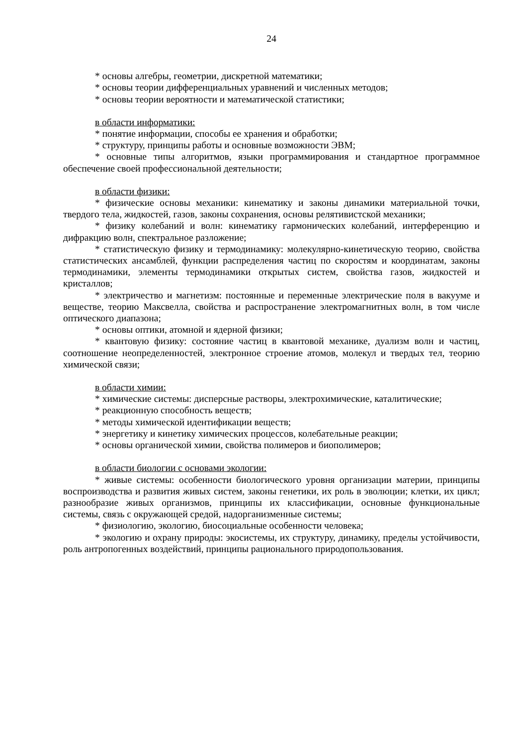24
* основы алгебры, геометрии, дискретной математики;
* основы теории дифференциальных уравнений и численных методов;
* основы теории вероятности и математической статистики;
в области информатики:
* понятие информации, способы ее хранения и обработки;
* структуру, принципы работы и основные возможности ЭВМ;
* основные типы алгоритмов, языки программирования и стандартное программное обеспечение своей профессиональной деятельности;
в области физики:
* физические основы механики: кинематику и законы динамики материальной точки, твердого тела, жидкостей, газов, законы сохранения, основы релятивистской механики;
* физику колебаний и волн: кинематику гармонических колебаний, интерференцию и дифракцию волн, спектральное разложение;
* статистическую физику и термодинамику: молекулярно-кинетическую теорию, свойства статистических ансамблей, функции распределения частиц по скоростям и координатам, законы термодинамики, элементы термодинамики открытых систем, свойства газов, жидкостей и кристаллов;
* электричество и магнетизм: постоянные и переменные электрические поля в вакууме и веществе, теорию Максвелла, свойства и распространение электромагнитных волн, в том числе оптического диапазона;
* основы оптики, атомной и ядерной физики;
* квантовую физику: состояние частиц в квантовой механике, дуализм волн и частиц, соотношение неопределенностей, электронное строение атомов, молекул и твердых тел, теорию химической связи;
в области химии:
* химические системы: дисперсные растворы, электрохимические, каталитические;
* реакционную способность веществ;
* методы химической идентификации веществ;
* энергетику и кинетику химических процессов, колебательные реакции;
* основы органической химии, свойства полимеров и биополимеров;
в области биологии с основами экологии:
* живые системы: особенности биологического уровня организации материи, принципы воспроизводства и развития живых систем, законы генетики, их роль в эволюции; клетки, их цикл; разнообразие живых организмов, принципы их классификации, основные функциональные системы, связь с окружающей средой, надорганизменные системы;
* физиологию, экологию, биосоциальные особенности человека;
* экологию и охрану природы: экосистемы, их структуру, динамику, пределы устойчивости, роль антропогенных воздействий, принципы рационального природопользования.